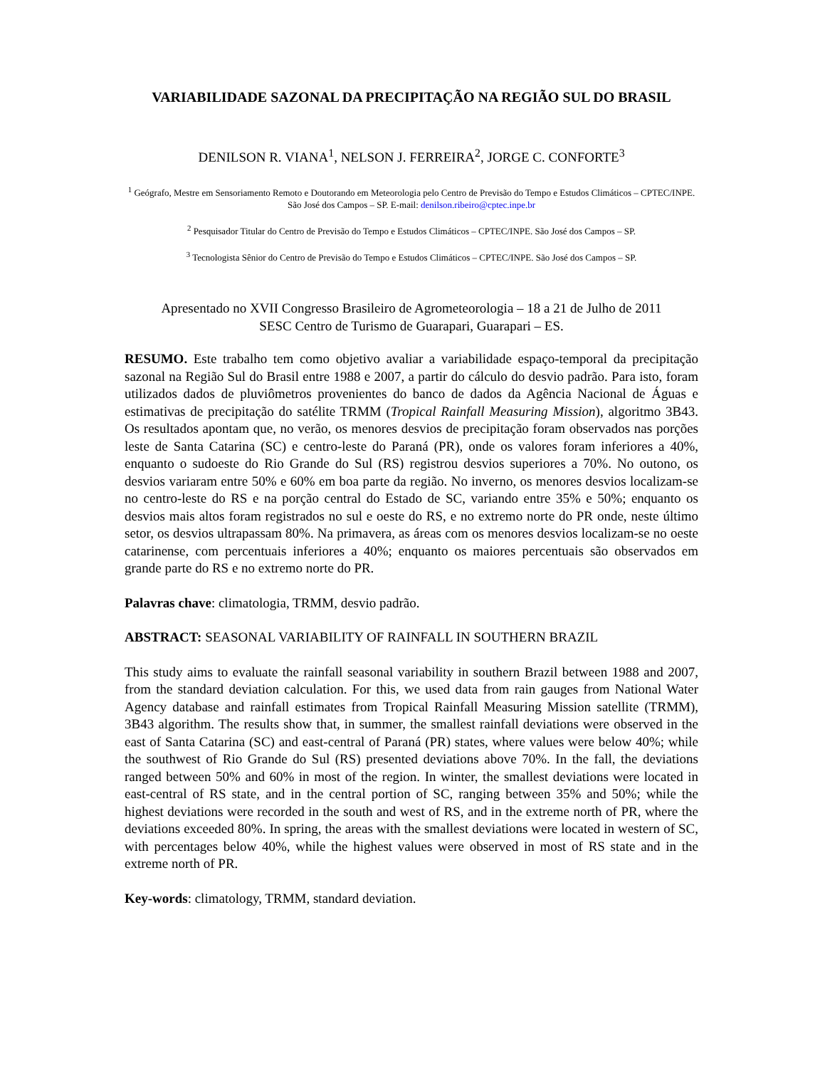VARIABILIDADE SAZONAL DA PRECIPITAÇÃO NA REGIÃO SUL DO BRASIL
DENILSON R. VIANA<sup>1</sup>, NELSON J. FERREIRA<sup>2</sup>, JORGE C. CONFORTE<sup>3</sup>
<sup>1</sup> Geógrafo, Mestre em Sensoriamento Remoto e Doutorando em Meteorologia pelo Centro de Previsão do Tempo e Estudos Climáticos – CPTEC/INPE. São José dos Campos – SP. E-mail: denilson.ribeiro@cptec.inpe.br
<sup>2</sup> Pesquisador Titular do Centro de Previsão do Tempo e Estudos Climáticos – CPTEC/INPE. São José dos Campos – SP.
<sup>3</sup> Tecnologista Sênior do Centro de Previsão do Tempo e Estudos Climáticos – CPTEC/INPE. São José dos Campos – SP.
Apresentado no XVII Congresso Brasileiro de Agrometeorologia – 18 a 21 de Julho de 2011
SESC Centro de Turismo de Guarapari, Guarapari – ES.
RESUMO. Este trabalho tem como objetivo avaliar a variabilidade espaço-temporal da precipitação sazonal na Região Sul do Brasil entre 1988 e 2007, a partir do cálculo do desvio padrão. Para isto, foram utilizados dados de pluviômetros provenientes do banco de dados da Agência Nacional de Águas e estimativas de precipitação do satélite TRMM (Tropical Rainfall Measuring Mission), algoritmo 3B43. Os resultados apontam que, no verão, os menores desvios de precipitação foram observados nas porções leste de Santa Catarina (SC) e centro-leste do Paraná (PR), onde os valores foram inferiores a 40%, enquanto o sudoeste do Rio Grande do Sul (RS) registrou desvios superiores a 70%. No outono, os desvios variaram entre 50% e 60% em boa parte da região. No inverno, os menores desvios localizam-se no centro-leste do RS e na porção central do Estado de SC, variando entre 35% e 50%; enquanto os desvios mais altos foram registrados no sul e oeste do RS, e no extremo norte do PR onde, neste último setor, os desvios ultrapassam 80%. Na primavera, as áreas com os menores desvios localizam-se no oeste catarinense, com percentuais inferiores a 40%; enquanto os maiores percentuais são observados em grande parte do RS e no extremo norte do PR.
Palavras chave: climatologia, TRMM, desvio padrão.
ABSTRACT: SEASONAL VARIABILITY OF RAINFALL IN SOUTHERN BRAZIL
This study aims to evaluate the rainfall seasonal variability in southern Brazil between 1988 and 2007, from the standard deviation calculation. For this, we used data from rain gauges from National Water Agency database and rainfall estimates from Tropical Rainfall Measuring Mission satellite (TRMM), 3B43 algorithm. The results show that, in summer, the smallest rainfall deviations were observed in the east of Santa Catarina (SC) and east-central of Paraná (PR) states, where values were below 40%; while the southwest of Rio Grande do Sul (RS) presented deviations above 70%. In the fall, the deviations ranged between 50% and 60% in most of the region. In winter, the smallest deviations were located in east-central of RS state, and in the central portion of SC, ranging between 35% and 50%; while the highest deviations were recorded in the south and west of RS, and in the extreme north of PR, where the deviations exceeded 80%. In spring, the areas with the smallest deviations were located in western of SC, with percentages below 40%, while the highest values were observed in most of RS state and in the extreme north of PR.
Key-words: climatology, TRMM, standard deviation.